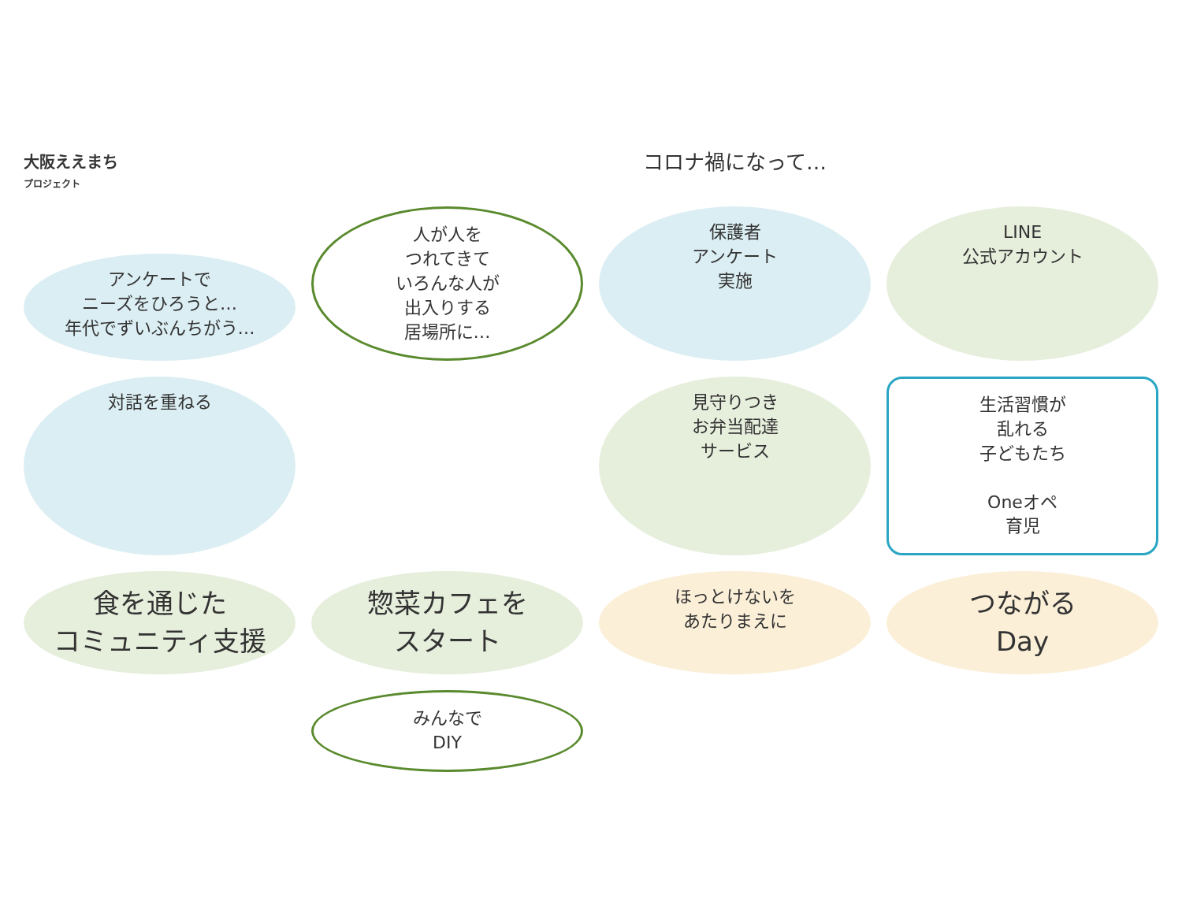大阪ええまち
プロジェクト
コロナ禍になって…
アンケートで
ニーズをひろうと…
年代でずいぶんちがう…
人が人を
つれてきて
いろんな人が
出入りする
居場所に…
保護者
アンケート
実施
LINE
公式アカウント
対話を重ねる
見守りつき
お弁当配達
サービス
生活習慣が
乱れる
子どもたち
Oneオペ
育児
食を通じた
コミュニティ支援
惣菜カフェを
スタート
ほっとけないを
あたりまえに
つながる
Day
みんなで
DIY